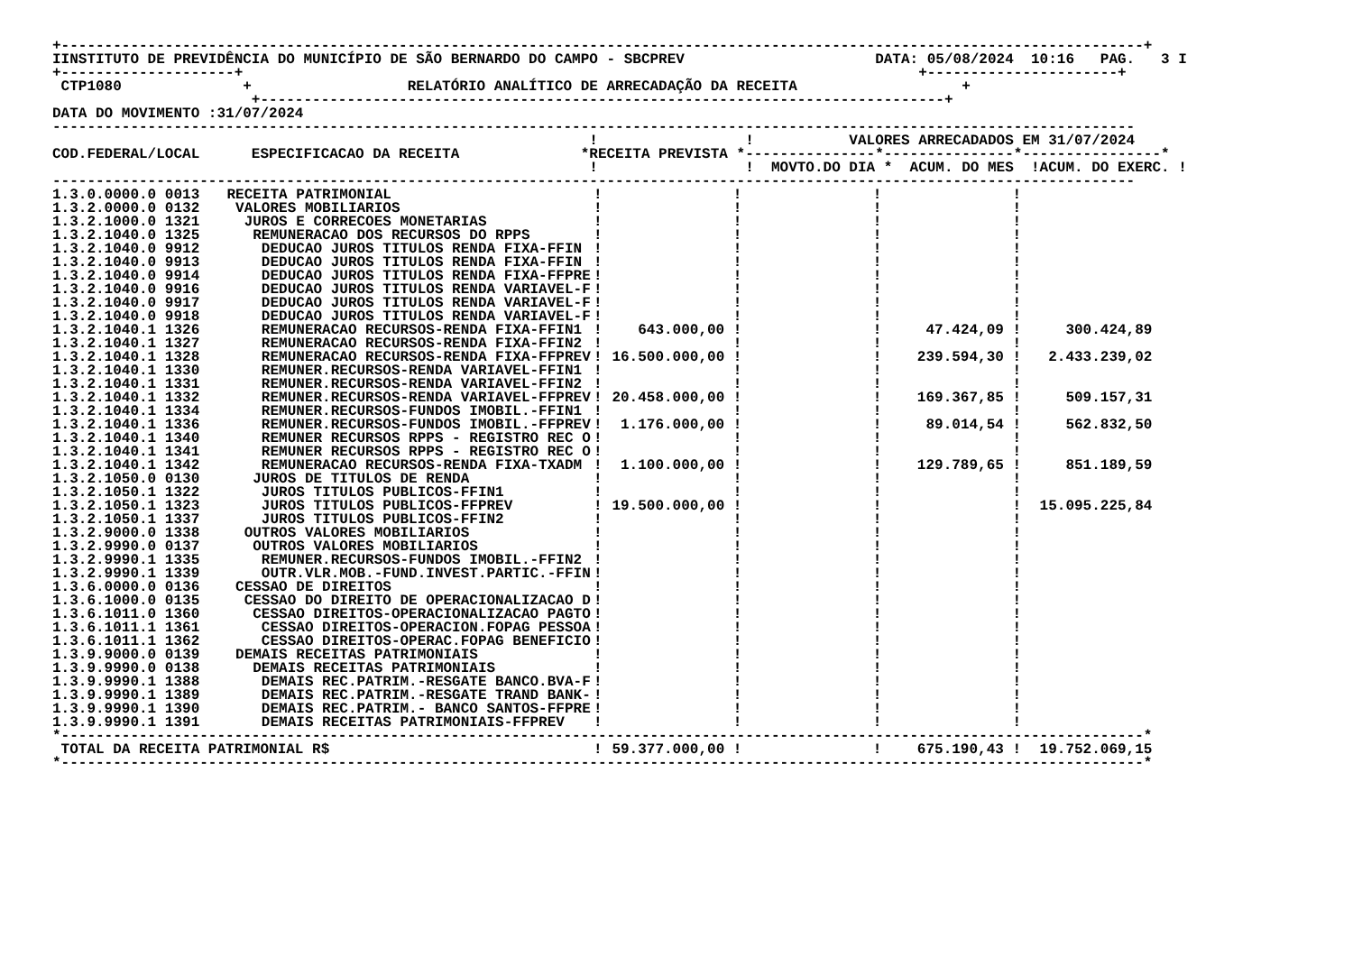+-----------------------------------------------------------------------------------------------------------------------------+
IINSTITUTO DE PREVIDÊNCIA DO MUNICÍPIO DE SÃO BERNARDO DO CAMPO - SBCPREV                      DATA: 05/08/2024  10:16   PAG.   3 I
+--------------------+                                                                              +----------------------+
 CTP1080              +                  RELATÓRIO ANALÍTICO DE ARRECADAÇÃO DA RECEITA                   +
                       +-------------------------------------------------------------------------------+
DATA DO MOVIMENTO :31/07/2024
-----------------------------------------------------------------------------------------------------------------------------
                                                              !                 !           VALORES ARRECADADOS EM 31/07/2024
COD.FEDERAL/LOCAL      ESPECIFICACAO DA RECEITA              *RECEITA PREVISTA *---------------*---------------*----------------*
                                                              !                 !  MOVTO.DO DIA *  ACUM. DO MES  !ACUM. DO EXERC. !
-----------------------------------------------------------------------------------------------------------------------------
| 1.3.0.0000.0 0013 | RECEITA PATRIMONIAL | ! | | ! | | ! | | ! | |
| 1.3.2.0000.0 0132 | VALORES MOBILIARIOS | ! | | ! | | ! | | ! | |
| 1.3.2.1000.0 1321 | JUROS E CORRECOES MONETARIAS | ! | | ! | | ! | | ! | |
| 1.3.2.1040.0 1325 | REMUNERACAO DOS RECURSOS DO RPPS | ! | | ! | | ! | | ! | |
| 1.3.2.1040.0 9912 | DEDUCAO JUROS TITULOS RENDA FIXA-FFIN | ! | | ! | | ! | | ! | |
| 1.3.2.1040.0 9913 | DEDUCAO JUROS TITULOS RENDA FIXA-FFIN | ! | | ! | | ! | | ! | |
| 1.3.2.1040.0 9914 | DEDUCAO JUROS TITULOS RENDA FIXA-FFPRE | ! | | ! | | ! | | ! | |
| 1.3.2.1040.0 9916 | DEDUCAO JUROS TITULOS RENDA VARIAVEL-F | ! | | ! | | ! | | ! | |
| 1.3.2.1040.0 9917 | DEDUCAO JUROS TITULOS RENDA VARIAVEL-F | ! | | ! | | ! | | ! | |
| 1.3.2.1040.0 9918 | DEDUCAO JUROS TITULOS RENDA VARIAVEL-F | ! | | ! | | ! | | ! | |
| 1.3.2.1040.1 1326 | REMUNERACAO RECURSOS-RENDA FIXA-FFIN1 | ! | 643.000,00 | ! | | ! | 47.424,09 | ! | 300.424,89 |
| 1.3.2.1040.1 1327 | REMUNERACAO RECURSOS-RENDA FIXA-FFIN2 | ! | | ! | | ! | | ! | |
| 1.3.2.1040.1 1328 | REMUNERACAO RECURSOS-RENDA FIXA-FFPREV | ! | 16.500.000,00 | ! | | ! | 239.594,30 | ! | 2.433.239,02 |
| 1.3.2.1040.1 1330 | REMUNER.RECURSOS-RENDA VARIAVEL-FFIN1 | ! | | ! | | ! | | ! | |
| 1.3.2.1040.1 1331 | REMUNER.RECURSOS-RENDA VARIAVEL-FFIN2 | ! | | ! | | ! | | ! | |
| 1.3.2.1040.1 1332 | REMUNER.RECURSOS-RENDA VARIAVEL-FFPREV | ! | 20.458.000,00 | ! | | ! | 169.367,85 | ! | 509.157,31 |
| 1.3.2.1040.1 1334 | REMUNER.RECURSOS-FUNDOS IMOBIL.-FFIN1 | ! | | ! | | ! | | ! | |
| 1.3.2.1040.1 1336 | REMUNER.RECURSOS-FUNDOS IMOBIL.-FFPREV | ! | 1.176.000,00 | ! | | ! | 89.014,54 | ! | 562.832,50 |
| 1.3.2.1040.1 1340 | REMUNER RECURSOS RPPS - REGISTRO REC O | ! | | ! | | ! | | ! | |
| 1.3.2.1040.1 1341 | REMUNER RECURSOS RPPS - REGISTRO REC O | ! | | ! | | ! | | ! | |
| 1.3.2.1040.1 1342 | REMUNERACAO RECURSOS-RENDA FIXA-TXADM | ! | 1.100.000,00 | ! | | ! | 129.789,65 | ! | 851.189,59 |
| 1.3.2.1050.0 0130 | JUROS DE TITULOS DE RENDA | ! | | ! | | ! | | ! | |
| 1.3.2.1050.1 1322 | JUROS TITULOS PUBLICOS-FFIN1 | ! | | ! | | ! | | ! | |
| 1.3.2.1050.1 1323 | JUROS TITULOS PUBLICOS-FFPREV | ! | 19.500.000,00 | ! | | ! | | ! | 15.095.225,84 |
| 1.3.2.1050.1 1337 | JUROS TITULOS PUBLICOS-FFIN2 | ! | | ! | | ! | | ! | |
| 1.3.2.9000.0 1338 | OUTROS VALORES MOBILIARIOS | ! | | ! | | ! | | ! | |
| 1.3.2.9990.0 0137 | OUTROS VALORES MOBILIARIOS | ! | | ! | | ! | | ! | |
| 1.3.2.9990.1 1335 | REMUNER.RECURSOS-FUNDOS IMOBIL.-FFIN2 | ! | | ! | | ! | | ! | |
| 1.3.2.9990.1 1339 | OUTR.VLR.MOB.-FUND.INVEST.PARTIC.-FFIN | ! | | ! | | ! | | ! | |
| 1.3.6.0000.0 0136 | CESSAO DE DIREITOS | ! | | ! | | ! | | ! | |
| 1.3.6.1000.0 0135 | CESSAO DO DIREITO DE OPERACIONALIZACAO D | ! | | ! | | ! | | ! | |
| 1.3.6.1011.0 1360 | CESSAO DIREITOS-OPERACIONALIZACAO PAGTO | ! | | ! | | ! | | ! | |
| 1.3.6.1011.1 1361 | CESSAO DIREITOS-OPERACION.FOPAG PESSOA | ! | | ! | | ! | | ! | |
| 1.3.6.1011.1 1362 | CESSAO DIREITOS-OPERAC.FOPAG BENEFICIO | ! | | ! | | ! | | ! | |
| 1.3.9.9000.0 0139 | DEMAIS RECEITAS PATRIMONIAIS | ! | | ! | | ! | | ! | |
| 1.3.9.9990.0 0138 | DEMAIS RECEITAS PATRIMONIAIS | ! | | ! | | ! | | ! | |
| 1.3.9.9990.1 1388 | DEMAIS REC.PATRIM.-RESGATE BANCO.BVA-F | ! | | ! | | ! | | ! | |
| 1.3.9.9990.1 1389 | DEMAIS REC.PATRIM.-RESGATE TRAND BANK- | ! | | ! | | ! | | ! | |
| 1.3.9.9990.1 1390 | DEMAIS REC.PATRIM.- BANCO SANTOS-FFPRE | ! | | ! | | ! | | ! | |
| 1.3.9.9990.1 1391 | DEMAIS RECEITAS PATRIMONIAIS-FFPREV | ! | | ! | | ! | | ! | |
| *-----------------------------------------------------------------------------------------------------------------------------* | | | | | | | | | |
| TOTAL DA RECEITA PATRIMONIAL R$ | | ! | 59.377.000,00 | ! | | ! | 675.190,43 | ! | 19.752.069,15 |
| *-----------------------------------------------------------------------------------------------------------------------------* | | | | | | | | | |